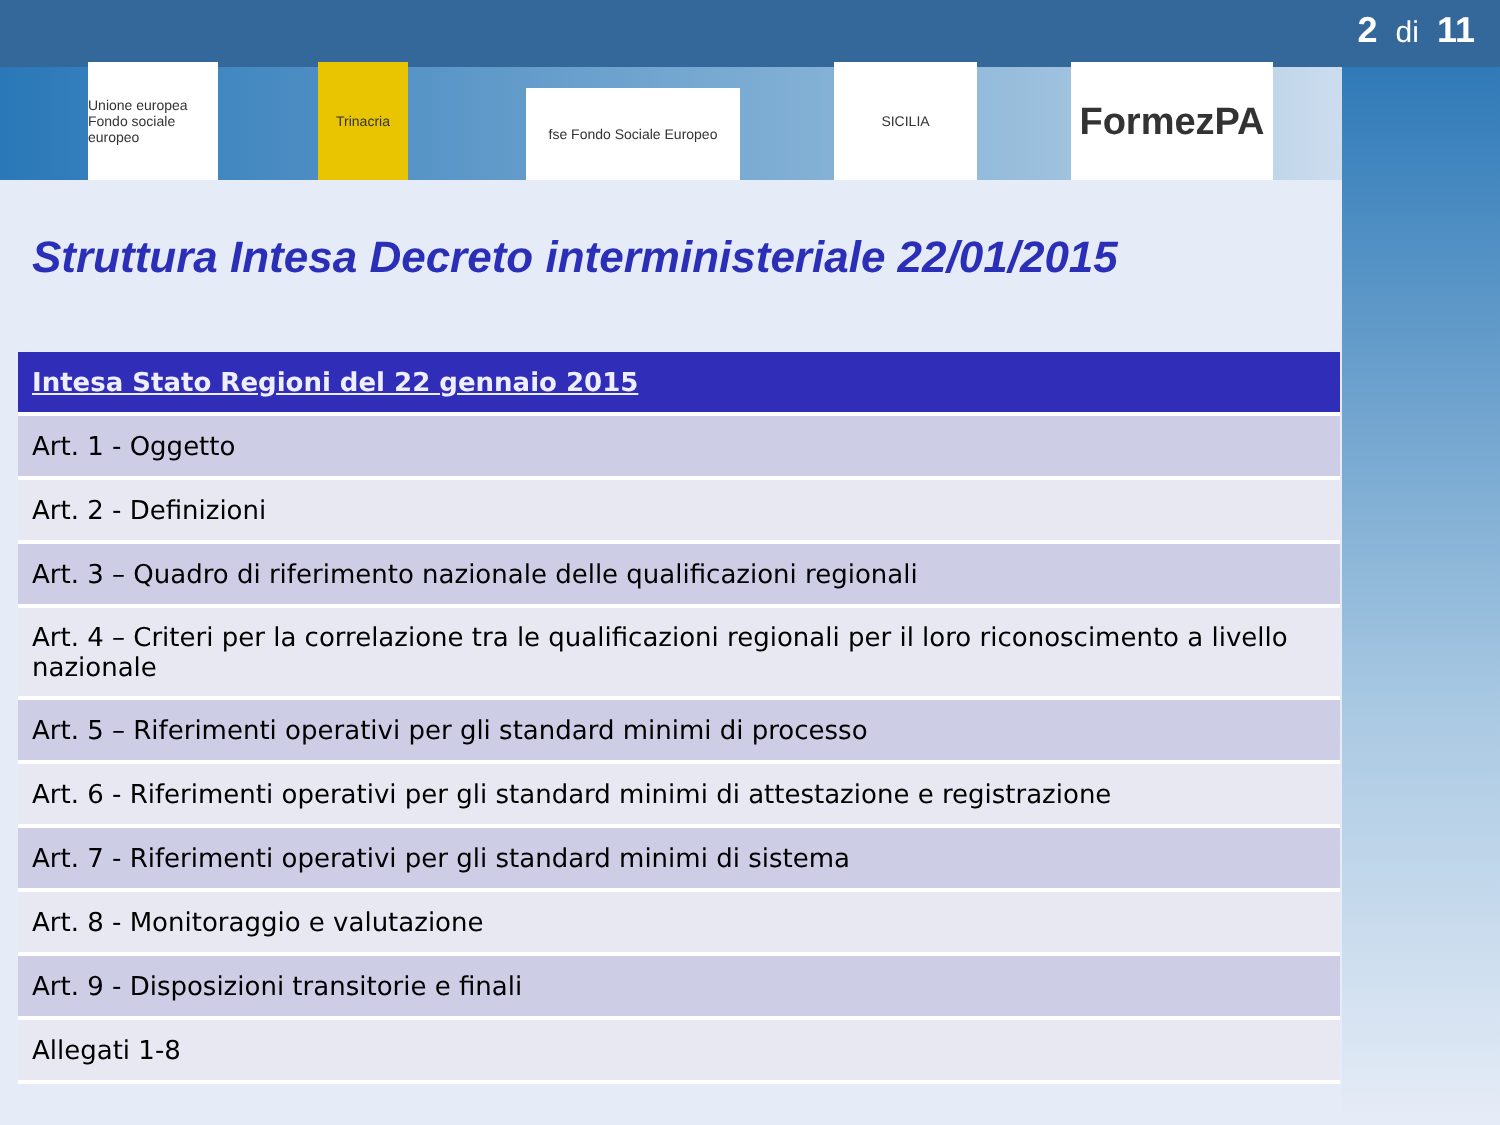2 di 11
Unione europea
Fondo sociale europeo
Trinacria
fse Fondo Sociale Europeo
SICILIA
FormezPA
Struttura Intesa Decreto interministeriale 22/01/2015
| Intesa Stato Regioni del 22 gennaio 2015 |
| --- |
| Art. 1 - Oggetto |
| Art. 2 - Definizioni |
| Art. 3 – Quadro di riferimento nazionale delle qualificazioni regionali |
| Art. 4 – Criteri per la correlazione tra le qualificazioni regionali per il loro riconoscimento a livello nazionale |
| Art. 5 – Riferimenti operativi per gli standard minimi di processo |
| Art. 6 - Riferimenti operativi per gli standard minimi di attestazione e registrazione |
| Art. 7 - Riferimenti operativi per gli standard minimi di sistema |
| Art. 8 - Monitoraggio e valutazione |
| Art. 9 - Disposizioni transitorie e finali |
| Allegati 1-8 |